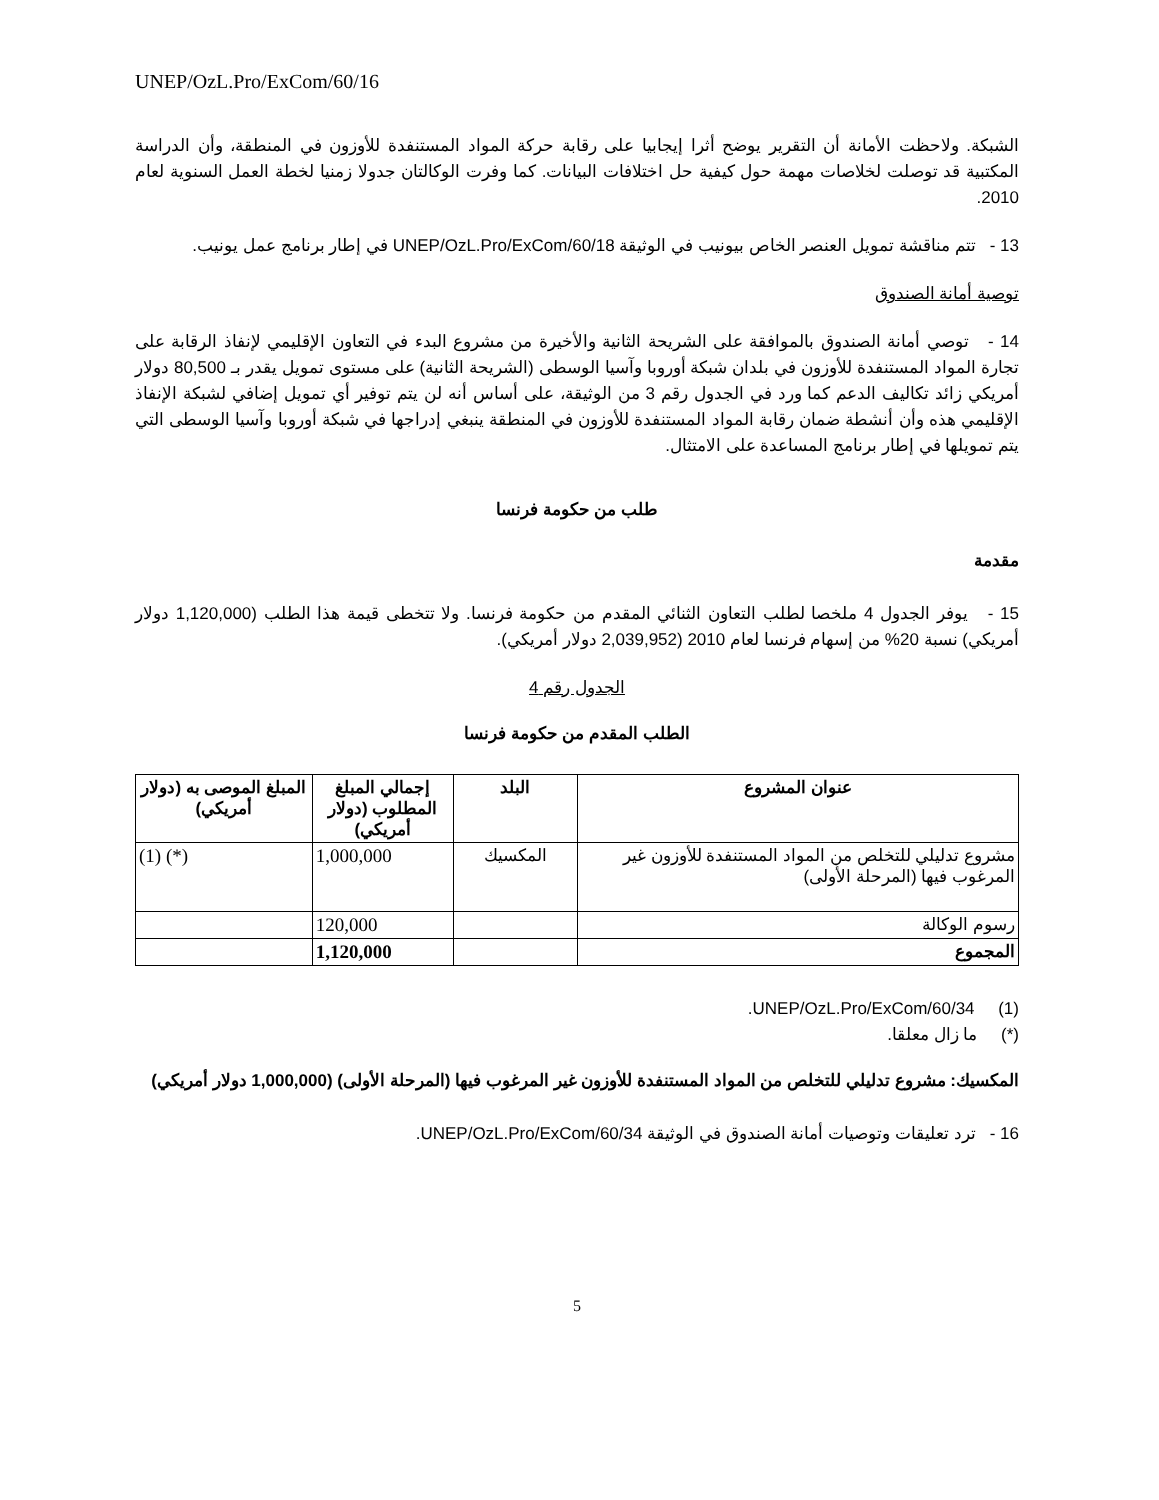UNEP/OzL.Pro/ExCom/60/16
الشبكة. ولاحظت الأمانة أن التقرير يوضح أثرا إيجابيا على رقابة حركة المواد المستنفدة للأوزون في المنطقة، وأن الدراسة المكتبية قد توصلت لخلاصات مهمة حول كيفية حل اختلافات البيانات. كما وفرت الوكالتان جدولا زمنيا لخطة العمل السنوية لعام 2010.
13 - تتم مناقشة تمويل العنصر الخاص بيونيب في الوثيقة UNEP/OzL.Pro/ExCom/60/18 في إطار برنامج عمل يونيب.
توصية أمانة الصندوق
14 - توصي أمانة الصندوق بالموافقة على الشريحة الثانية والأخيرة من مشروع البدء في التعاون الإقليمي لإنفاذ الرقابة على تجارة المواد المستنفدة للأوزون في بلدان شبكة أوروبا وآسيا الوسطى (الشريحة الثانية) على مستوى تمويل يقدر بـ 80,500 دولار أمريكي زائد تكاليف الدعم كما ورد في الجدول رقم 3 من الوثيقة، على أساس أنه لن يتم توفير أي تمويل إضافي لشبكة الإنفاذ الإقليمي هذه وأن أنشطة ضمان رقابة المواد المستنفدة للأوزون في المنطقة ينبغي إدراجها في شبكة أوروبا وآسيا الوسطى التي يتم تمويلها في إطار برنامج المساعدة على الامتثال.
طلب من حكومة فرنسا
مقدمة
15 - يوفر الجدول 4 ملخصا لطلب التعاون الثنائي المقدم من حكومة فرنسا. ولا تتخطى قيمة هذا الطلب (1,120,000 دولار أمريكي) نسبة 20% من إسهام فرنسا لعام 2010 (2,039,952 دولار أمريكي).
الجدول رقم 4
الطلب المقدم من حكومة فرنسا
| عنوان المشروع | البلد | إجمالي المبلغ المطلوب (دولار أمريكي) | المبلغ الموصى به (دولار أمريكي) |
| --- | --- | --- | --- |
| مشروع تدليلي للتخلص من المواد المستنفدة للأوزون غير المرغوب فيها (المرحلة الأولى) | المكسيك | 1,000,000 | (*) (1) |
| رسوم الوكالة | | 120,000 | |
| المجموع | | 1,120,000 | |
(1) UNEP/OzL.Pro/ExCom/60/34.
(*) ما زال معلقا.
المكسيك: مشروع تدليلي للتخلص من المواد المستنفدة للأوزون غير المرغوب فيها (المرحلة الأولى) (1,000,000 دولار أمريكي)
16 - ترد تعليقات وتوصيات أمانة الصندوق في الوثيقة UNEP/OzL.Pro/ExCom/60/34.
5